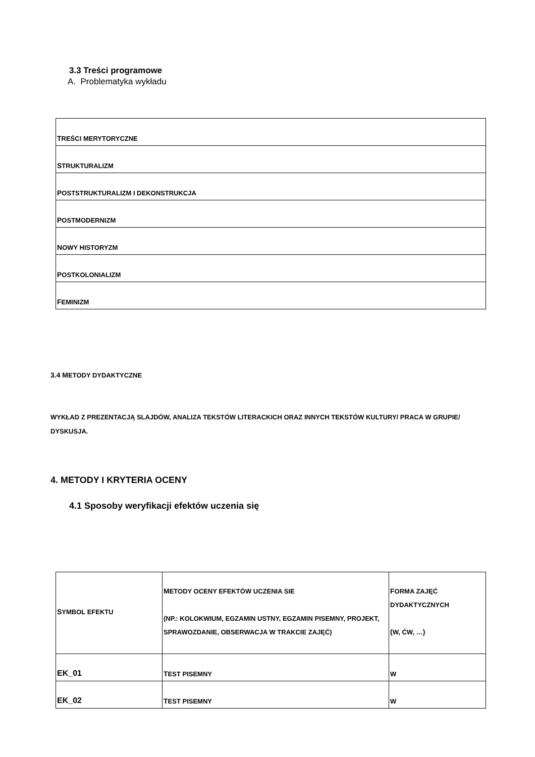3.3 Treści programowe
A. Problematyka wykładu
| T REŚCI MERYTORYCZNE |
| S TRUKTURALIZM |
| P OSTSTRUKTURALIZM I DEKONSTRUKCJA |
| P OSTMODERNIZM |
| N OWY HISTORYZM |
| P OSTKOLONIALIZM |
| F EMINIZM |
3.4 METODY DYDAKTYCZNE
WYKŁAD Z PREZENTACJĄ SLAJDÓW, ANALIZA TEKSTÓW LITERACKICH ORAZ INNYCH TEKSTÓW KULTURY/ PRACA W GRUPIE/ DYSKUSJA.
4. METODY I KRYTERIA OCENY
4.1 Sposoby weryfikacji efektów uczenia się
| S YMBOL EFEKTU | M ETODY OCENY EFEKTÓW UCZENIA SIE (NP.: KOLOKWIUM, EGZAMIN USTNY, EGZAMIN PISEMNY, PROJEKT, SPRAWOZDANIE, OBSERWACJA W TRAKCIE ZAJĘĆ) | F ORMA ZAJĘĆ DYDAKTYCZNYCH ( W, ĆW, … ) |
| --- | --- | --- |
| EK_01 | T EST PISEMNY | W |
| EK_02 | T EST PISEMNY | W |